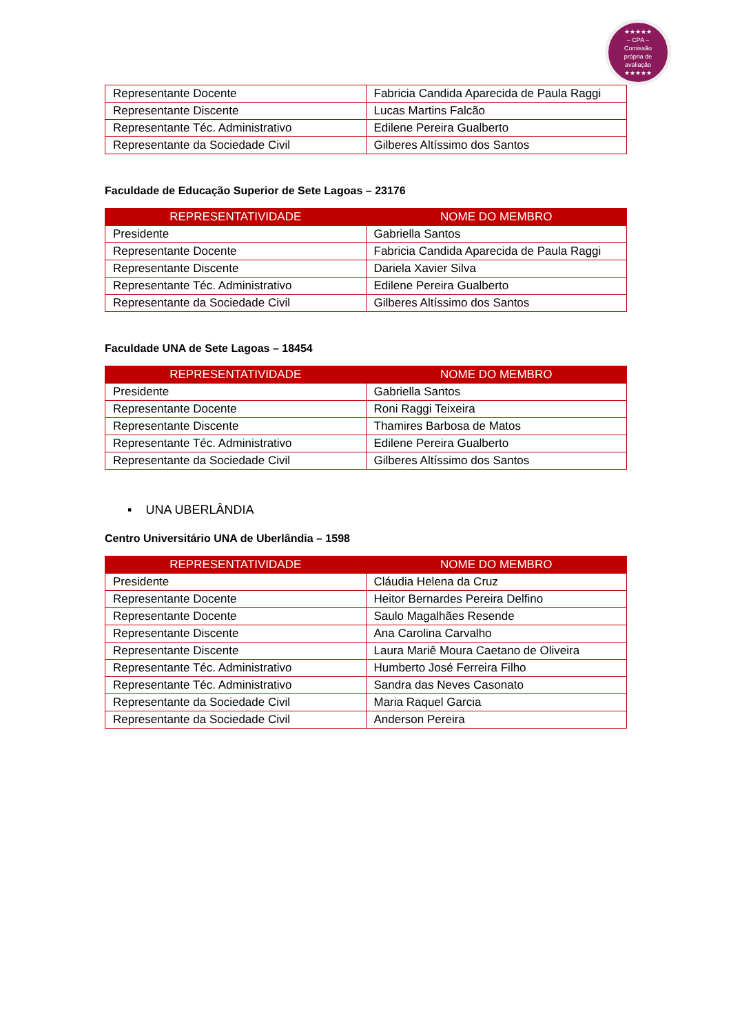★★★★★
– CPA –
Comissão
própria de
avaliação
★★★★★
| Representante Docente | Fabricia Candida Aparecida de Paula Raggi |
| Representante Discente | Lucas Martins Falcão |
| Representante Téc. Administrativo | Edilene Pereira Gualberto |
| Representante da Sociedade Civil | Gilberes Altíssimo dos Santos |
Faculdade de Educação Superior de Sete Lagoas – 23176
| REPRESENTATIVIDADE | NOME DO MEMBRO |
| --- | --- |
| Presidente | Gabriella Santos |
| Representante Docente | Fabricia Candida Aparecida de Paula Raggi |
| Representante Discente | Dariela Xavier Silva |
| Representante Téc. Administrativo | Edilene Pereira Gualberto |
| Representante da Sociedade Civil | Gilberes Altíssimo dos Santos |
Faculdade UNA de Sete Lagoas – 18454
| REPRESENTATIVIDADE | NOME DO MEMBRO |
| --- | --- |
| Presidente | Gabriella Santos |
| Representante Docente | Roni Raggi Teixeira |
| Representante Discente | Thamires Barbosa de Matos |
| Representante Téc. Administrativo | Edilene Pereira Gualberto |
| Representante da Sociedade Civil | Gilberes Altíssimo dos Santos |
▪ UNA UBERLÂNDIA
Centro Universitário UNA de Uberlândia – 1598
| REPRESENTATIVIDADE | NOME DO MEMBRO |
| --- | --- |
| Presidente | Cláudia Helena da Cruz |
| Representante Docente | Heitor Bernardes Pereira Delfino |
| Representante Docente | Saulo Magalhães Resende |
| Representante Discente | Ana Carolina Carvalho |
| Representante Discente | Laura Mariê Moura Caetano de Oliveira |
| Representante Téc. Administrativo | Humberto José Ferreira Filho |
| Representante Téc. Administrativo | Sandra das Neves Casonato |
| Representante da Sociedade Civil | Maria Raquel Garcia |
| Representante da Sociedade Civil | Anderson Pereira |